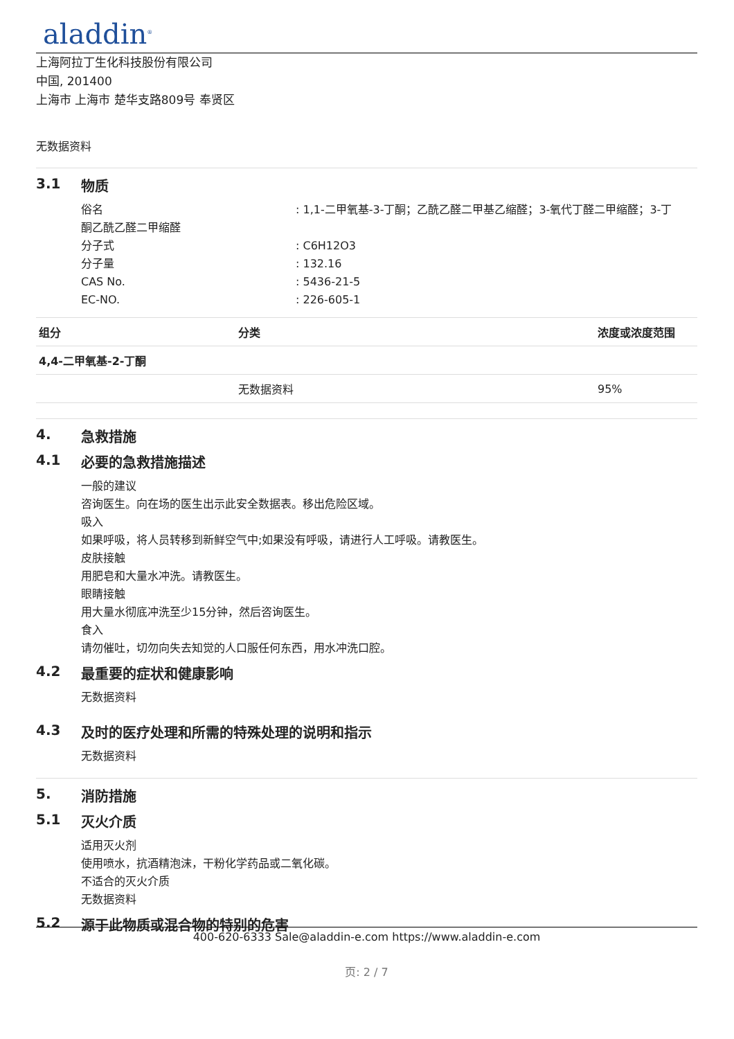aladdin<sup>®</sup>
上海阿拉丁生化科技股份有限公司
中国, 201400
上海市 上海市 楚华支路809号 奉贤区
无数据资料
3.1 物质
俗名 : 1,1-二甲氧基-3-丁酮；乙酰乙醛二甲基乙缩醛；3-氧代丁醛二甲缩醛；3-丁
酮乙酰乙醛二甲缩醛
分子式 : C6H12O3
分子量 : 132.16
CAS No. : 5436-21-5
EC-NO. : 226-605-1
| 组分 | 分类 | 浓度或浓度范围 |
| --- | --- | --- |
| 4,4-二甲氧基-2-丁酮 | | |
| | 无数据资料 | 95% |
4. 急救措施
4.1 必要的急救措施描述
一般的建议
咨询医生。向在场的医生出示此安全数据表。移出危险区域。
吸入
如果呼吸，将人员转移到新鲜空气中;如果没有呼吸，请进行人工呼吸。请教医生。
皮肤接触
用肥皂和大量水冲洗。请教医生。
眼睛接触
用大量水彻底冲洗至少15分钟，然后咨询医生。
食入
请勿催吐，切勿向失去知觉的人口服任何东西，用水冲洗口腔。
4.2 最重要的症状和健康影响
无数据资料
4.3 及时的医疗处理和所需的特殊处理的说明和指示
无数据资料
5. 消防措施
5.1 灭火介质
适用灭火剂
使用喷水，抗酒精泡沫，干粉化学药品或二氧化碳。
不适合的灭火介质
无数据资料
5.2 源于此物质或混合物的特别的危害
400-620-6333 Sale@aladdin-e.com https://www.aladdin-e.com
页: 2 / 7